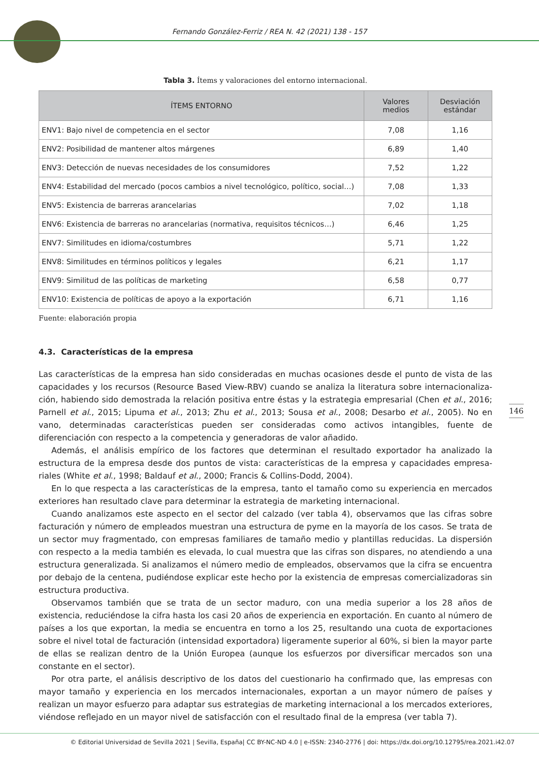Fernando González-Ferriz / REA N. 42 (2021) 138 - 157
Tabla 3. Ítems y valoraciones del entorno internacional.
| ÍTEMS ENTORNO | Valores medios | Desviación estándar |
| --- | --- | --- |
| ENV1: Bajo nivel de competencia en el sector | 7,08 | 1,16 |
| ENV2: Posibilidad de mantener altos márgenes | 6,89 | 1,40 |
| ENV3: Detección de nuevas necesidades de los consumidores | 7,52 | 1,22 |
| ENV4: Estabilidad del mercado (pocos cambios a nivel tecnológico, político, social…) | 7,08 | 1,33 |
| ENV5: Existencia de barreras arancelarias | 7,02 | 1,18 |
| ENV6: Existencia de barreras no arancelarias (normativa, requisitos técnicos…) | 6,46 | 1,25 |
| ENV7: Similitudes en idioma/costumbres | 5,71 | 1,22 |
| ENV8: Similitudes en términos políticos y legales | 6,21 | 1,17 |
| ENV9: Similitud de las políticas de marketing | 6,58 | 0,77 |
| ENV10: Existencia de políticas de apoyo a la exportación | 6,71 | 1,16 |
Fuente: elaboración propia
4.3. Características de la empresa
Las características de la empresa han sido consideradas en muchas ocasiones desde el punto de vista de las capacidades y los recursos (Resource Based View-RBV) cuando se analiza la literatura sobre internacionaliza­ción, habiendo sido demostrada la relación positiva entre éstas y la estrategia empresarial (Chen et al., 2016; Parnell et al., 2015; Lipuma et al., 2013; Zhu et al., 2013; Sousa et al., 2008; Desarbo et al., 2005). No en vano, determinadas características pueden ser consideradas como activos intangibles, fuente de diferenciación con respecto a la competencia y generadoras de valor añadido.
Además, el análisis empírico de los factores que determinan el resultado exportador ha analizado la estructura de la empresa desde dos puntos de vista: características de la empresa y capacidades empresa­riales (White et al., 1998; Baldauf et al., 2000; Francis & Collins-Dodd, 2004).
En lo que respecta a las características de la empresa, tanto el tamaño como su experiencia en mercados exteriores han resultado clave para determinar la estrategia de marketing internacional.
Cuando analizamos este aspecto en el sector del calzado (ver tabla 4), observamos que las cifras sobre facturación y número de empleados muestran una estructura de pyme en la mayoría de los casos. Se trata de un sector muy fragmentado, con empresas familiares de tamaño medio y plantillas reducidas. La disper­sión con respecto a la media también es elevada, lo cual muestra que las cifras son dispares, no atendiendo a una estructura generalizada. Si analizamos el número medio de empleados, observamos que la cifra se encuentra por debajo de la centena, pudiéndose explicar este hecho por la existencia de empresas comer­cializadoras sin estructura productiva.
Observamos también que se trata de un sector maduro, con una media superior a los 28 años de existencia, reduciéndose la cifra hasta los casi 20 años de experiencia en exportación. En cuanto al número de países a los que exportan, la media se encuentra en torno a los 25, resultando una cuota de exportaciones sobre el nivel total de facturación (intensidad exportadora) ligeramente superior al 60%, si bien la mayor parte de ellas se realizan dentro de la Unión Europea (aunque los esfuerzos por diversificar mercados son una constante en el sector).
Por otra parte, el análisis descriptivo de los datos del cuestionario ha confirmado que, las empresas con ma­yor tamaño y experiencia en los mercados internacionales, exportan a un mayor número de países y realizan un mayor esfuerzo para adaptar sus estrategias de marketing internacional a los mercados exteriores, viéndose reflejado en un mayor nivel de satisfacción con el resultado final de la empresa (ver tabla 7).
146
© Editorial Universidad de Sevilla 2021 | Sevilla, España| CC BY-NC-ND 4.0 | e-ISSN: 2340-2776 | doi: https://dx.doi.org/10.12795/rea.2021.i42.07